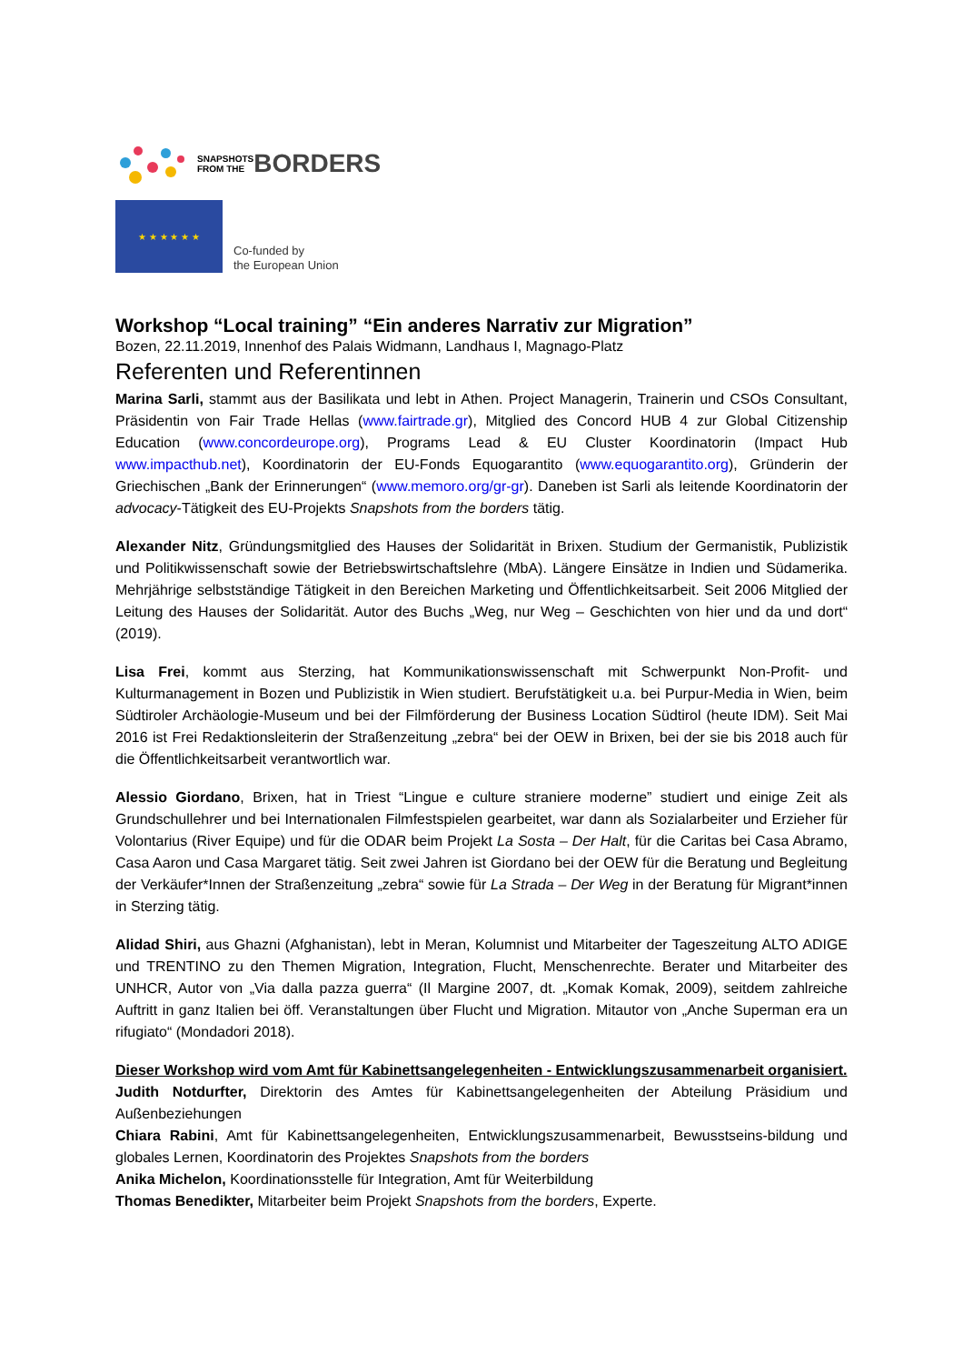SNAPSHOTS
FROM THE
BORDERS
★ ★ ★ ★ ★ ★
Co-funded by
the European Union
Workshop “Local training” “Ein anderes Narrativ zur Migration”
Bozen, 22.11.2019, Innenhof des Palais Widmann, Landhaus I, Magnago-Platz
Referenten und Referentinnen
Marina Sarli, stammt aus der Basilikata und lebt in Athen. Project Managerin, Trainerin und CSOs Consultant, Präsidentin von Fair Trade Hellas (www.fairtrade.gr), Mitglied des Concord HUB 4 zur Global Citizenship Education (www.concordeurope.org), Programs Lead & EU Cluster Koordinatorin (Impact Hub www.impacthub.net), Koordinatorin der EU-Fonds Equogarantito (www.equogarantito.org), Gründerin der Griechischen „Bank der Erinnerungen“ (www.memoro.org/gr-gr). Daneben ist Sarli als leitende Koordinatorin der advocacy-Tätigkeit des EU-Projekts Snapshots from the borders tätig.
Alexander Nitz, Gründungsmitglied des Hauses der Solidarität in Brixen. Studium der Germanistik, Publizistik und Politikwissenschaft sowie der Betriebswirtschaftslehre (MbA). Längere Einsätze in Indien und Südamerika. Mehrjährige selbstständige Tätigkeit in den Bereichen Marketing und Öffentlichkeitsarbeit. Seit 2006 Mitglied der Leitung des Hauses der Solidarität. Autor des Buchs „Weg, nur Weg – Geschichten von hier und da und dort“ (2019).
Lisa Frei, kommt aus Sterzing, hat Kommunikationswissenschaft mit Schwerpunkt Non-Profit- und Kulturmanagement in Bozen und Publizistik in Wien studiert. Berufstätigkeit u.a. bei Purpur-Media in Wien, beim Südtiroler Archäologie-Museum und bei der Filmförderung der Business Location Südtirol (heute IDM). Seit Mai 2016 ist Frei Redaktionsleiterin der Straßenzeitung „zebra“ bei der OEW in Brixen, bei der sie bis 2018 auch für die Öffentlichkeitsarbeit verantwortlich war.
Alessio Giordano, Brixen, hat in Triest “Lingue e culture straniere moderne” studiert und einige Zeit als Grundschullehrer und bei Internationalen Filmfestspielen gearbeitet, war dann als Sozialarbeiter und Erzieher für Volontarius (River Equipe) und für die ODAR beim Projekt La Sosta – Der Halt, für die Caritas bei Casa Abramo, Casa Aaron und Casa Margaret tätig. Seit zwei Jahren ist Giordano bei der OEW für die Beratung und Begleitung der Verkäufer*Innen der Straßenzeitung „zebra“ sowie für La Strada – Der Weg in der Beratung für Migrant*innen in Sterzing tätig.
Alidad Shiri, aus Ghazni (Afghanistan), lebt in Meran, Kolumnist und Mitarbeiter der Tageszeitung ALTO ADIGE und TRENTINO zu den Themen Migration, Integration, Flucht, Menschenrechte. Berater und Mitarbeiter des UNHCR, Autor von „Via dalla pazza guerra“ (Il Margine 2007, dt. „Komak Komak, 2009), seitdem zahlreiche Auftritt in ganz Italien bei öff. Veranstaltungen über Flucht und Migration. Mitautor von „Anche Superman era un rifugiato“ (Mondadori 2018).
Dieser Workshop wird vom Amt für Kabinettsangelegenheiten - Entwicklungszusammenarbeit organisiert.
Judith Notdurfter, Direktorin des Amtes für Kabinettsangelegenheiten der Abteilung Präsidium und Außenbeziehungen
Chiara Rabini, Amt für Kabinettsangelegenheiten, Entwicklungszusammenarbeit, Bewusstseins-bildung und globales Lernen, Koordinatorin des Projektes Snapshots from the borders
Anika Michelon, Koordinationsstelle für Integration, Amt für Weiterbildung
Thomas Benedikter, Mitarbeiter beim Projekt Snapshots from the borders, Experte.